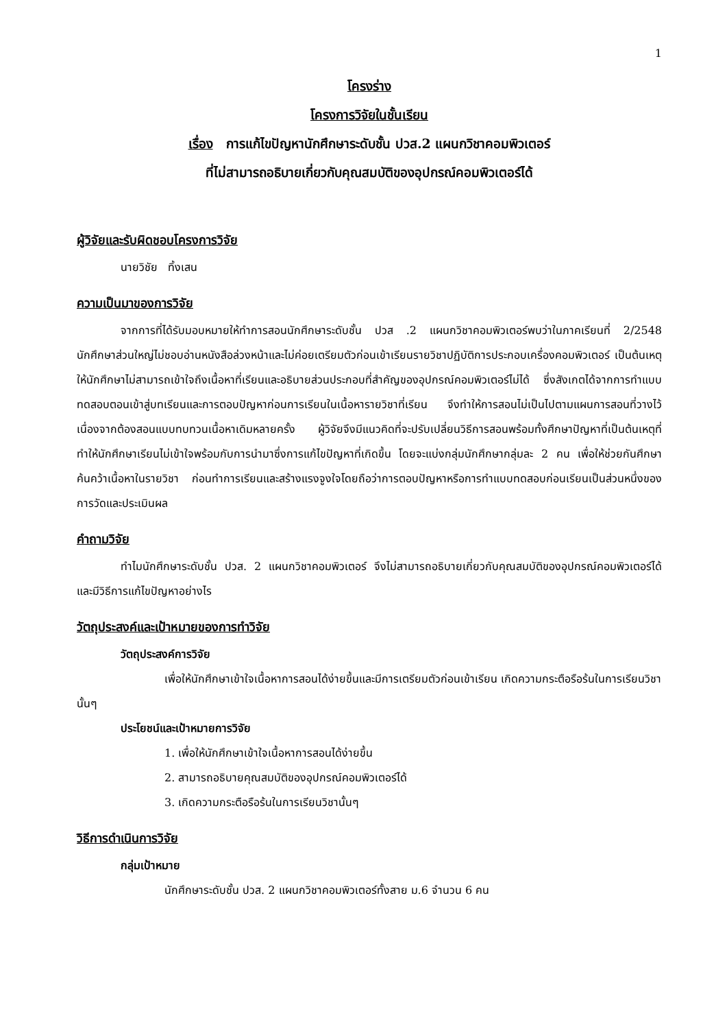1
โครงร่าง
โครงการวิจัยในชั้นเรียน
เรื่อง การแก้ไขปัญหานักศึกษาระดับชั้น ปวส.2 แผนกวิชาคอมพิวเตอร์
ที่ไม่สามารถอธิบายเกี่ยวกับคุณสมบัติของอุปกรณ์คอมพิวเตอร์ได้
ผู้วิจัยและรับผิดชอบโครงการวิจัย
นายวิชัย ทิ้งเสน
ความเป็นมาของการวิจัย
จากการที่ได้รับมอบหมายให้ทำการสอนนักศึกษาระดับชั้น ปวส .2 แผนกวิชาคอมพิวเตอร์พบว่าในภาคเรียนที่ 2/2548 นักศึกษาส่วนใหญ่ไม่ชอบอ่านหนังสือล่วงหน้าและไม่ค่อยเตรียมตัวก่อนเข้าเรียนรายวิชาปฏิบัติการประกอบเครื่องคอมพิวเตอร์ เป็นต้นเหตุให้นักศึกษาไม่สามารถเข้าใจถึงเนื้อหาที่เรียนและอธิบายส่วนประกอบที่สำคัญของอุปกรณ์คอมพิวเตอร์ไม่ได้ ซึ่งสังเกตได้จากการทำแบบทดสอบตอนเข้าสู่บทเรียนและการตอบปัญหาก่อนการเรียนในเนื้อหารายวิชาที่เรียน จึงทำให้การสอนไม่เป็นไปตามแผนการสอนที่วางไว้ เนื่องจากต้องสอนแบบทบทวนเนื้อหาเดิมหลายครั้ง ผู้วิจัยจึงมีแนวคิดที่จะปรับเปลี่ยนวิธีการสอนพร้อมทั้งศึกษาปัญหาที่เป็นต้นเหตุที่ทำให้นักศึกษาเรียนไม่เข้าใจพร้อมกับการนำมาซึ่งการแก้ไขปัญหาที่เกิดขึ้น โดยจะแบ่งกลุ่มนักศึกษากลุ่มละ 2 คน เพื่อให้ช่วยกันศึกษาค้นคว้าเนื้อหาในรายวิชา ก่อนทำการเรียนและสร้างแรงจูงใจโดยถือว่าการตอบปัญหาหรือการทำแบบทดสอบก่อนเรียนเป็นส่วนหนึ่งของการวัดและประเมินผล
คำถามวิจัย
ทำไมนักศึกษาระดับชั้น ปวส. 2 แผนกวิชาคอมพิวเตอร์ จึงไม่สามารถอธิบายเกี่ยวกับคุณสมบัติของอุปกรณ์คอมพิวเตอร์ได้ และมีวิธีการแก้ไขปัญหาอย่างไร
วัตถุประสงค์และเป้าหมายของการทำวิจัย
วัตถุประสงค์การวิจัย
เพื่อให้นักศึกษาเข้าใจเนื้อหาการสอนได้ง่ายขึ้นและมีการเตรียมตัวก่อนเข้าเรียน เกิดความกระตือรือร้นในการเรียนวิชานั้นๆ
ประโยชน์และเป้าหมายการวิจัย
1. เพื่อให้นักศึกษาเข้าใจเนื้อหาการสอนได้ง่ายขึ้น
2. สามารถอธิบายคุณสมบัติของอุปกรณ์คอมพิวเตอร์ได้
3. เกิดความกระตือรือร้นในการเรียนวิชานั้นๆ
วิธีการดำเนินการวิจัย
กลุ่มเป้าหมาย
นักศึกษาระดับชั้น ปวส. 2 แผนกวิชาคอมพิวเตอร์ทั้งสาย ม.6 จำนวน 6 คน